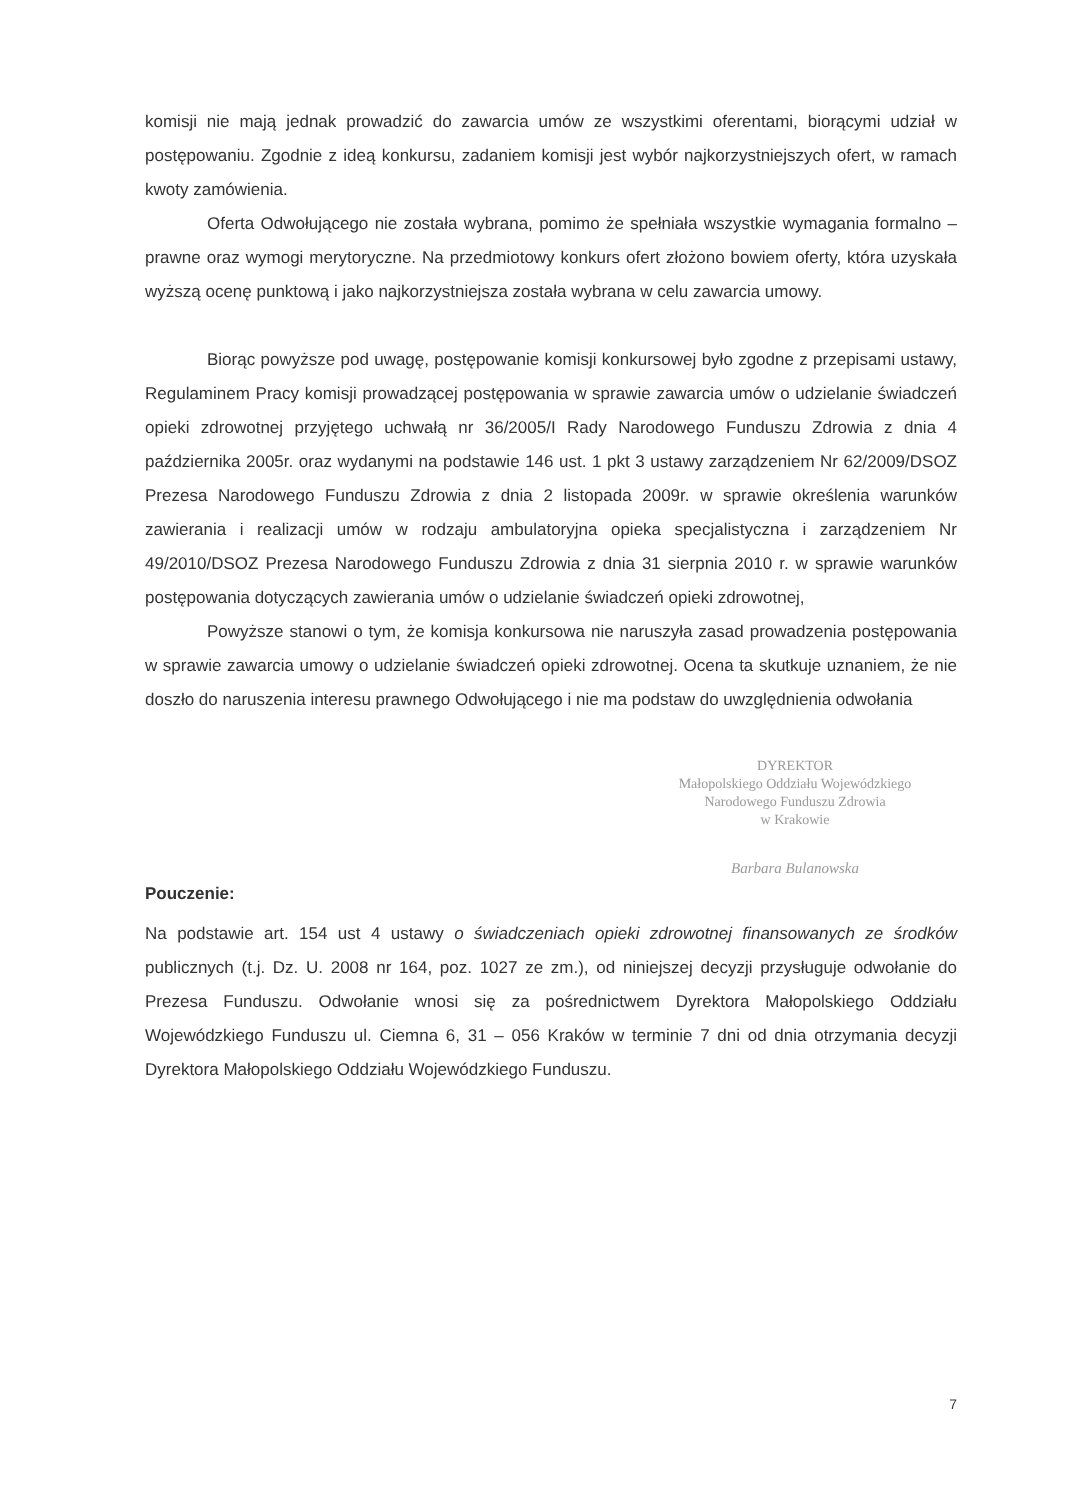komisji nie mają jednak prowadzić do zawarcia umów ze wszystkimi oferentami, biorącymi udział w postępowaniu. Zgodnie z ideą konkursu, zadaniem komisji jest wybór najkorzystniejszych ofert, w ramach kwoty zamówienia.
Oferta Odwołującego nie została wybrana, pomimo że spełniała wszystkie wymagania formalno – prawne oraz wymogi merytoryczne. Na przedmiotowy konkurs ofert złożono bowiem oferty, która uzyskała wyższą ocenę punktową i jako najkorzystniejsza została wybrana w celu zawarcia umowy.
Biorąc powyższe pod uwagę, postępowanie komisji konkursowej było zgodne z przepisami ustawy, Regulaminem Pracy komisji prowadzącej postępowania w sprawie zawarcia umów o udzielanie świadczeń opieki zdrowotnej przyjętego uchwałą nr 36/2005/I Rady Narodowego Funduszu Zdrowia z dnia 4 października 2005r. oraz wydanymi na podstawie 146 ust. 1 pkt 3 ustawy zarządzeniem Nr 62/2009/DSOZ Prezesa Narodowego Funduszu Zdrowia z dnia 2 listopada 2009r. w sprawie określenia warunków zawierania i realizacji umów w rodzaju ambulatoryjna opieka specjalistyczna i zarządzeniem Nr 49/2010/DSOZ Prezesa Narodowego Funduszu Zdrowia z dnia 31 sierpnia 2010 r. w sprawie warunków postępowania dotyczących zawierania umów o udzielanie świadczeń opieki zdrowotnej,
Powyższe stanowi o tym, że komisja konkursowa nie naruszyła zasad prowadzenia postępowania w sprawie zawarcia umowy o udzielanie świadczeń opieki zdrowotnej. Ocena ta skutkuje uznaniem, że nie doszło do naruszenia interesu prawnego Odwołującego i nie ma podstaw do uwzględnienia odwołania
DYREKTOR
Małopolskiego Oddziału Wojewódzkiego
Narodowego Funduszu Zdrowia
w Krakowie
Barbara Bulanowska
Pouczenie:
Na podstawie art. 154 ust 4 ustawy o świadczeniach opieki zdrowotnej finansowanych ze środków publicznych (t.j. Dz. U. 2008 nr 164, poz. 1027 ze zm.), od niniejszej decyzji przysługuje odwołanie do Prezesa Funduszu. Odwołanie wnosi się za pośrednictwem Dyrektora Małopolskiego Oddziału Wojewódzkiego Funduszu ul. Ciemna 6, 31 – 056 Kraków w terminie 7 dni od dnia otrzymania decyzji Dyrektora Małopolskiego Oddziału Wojewódzkiego Funduszu.
7